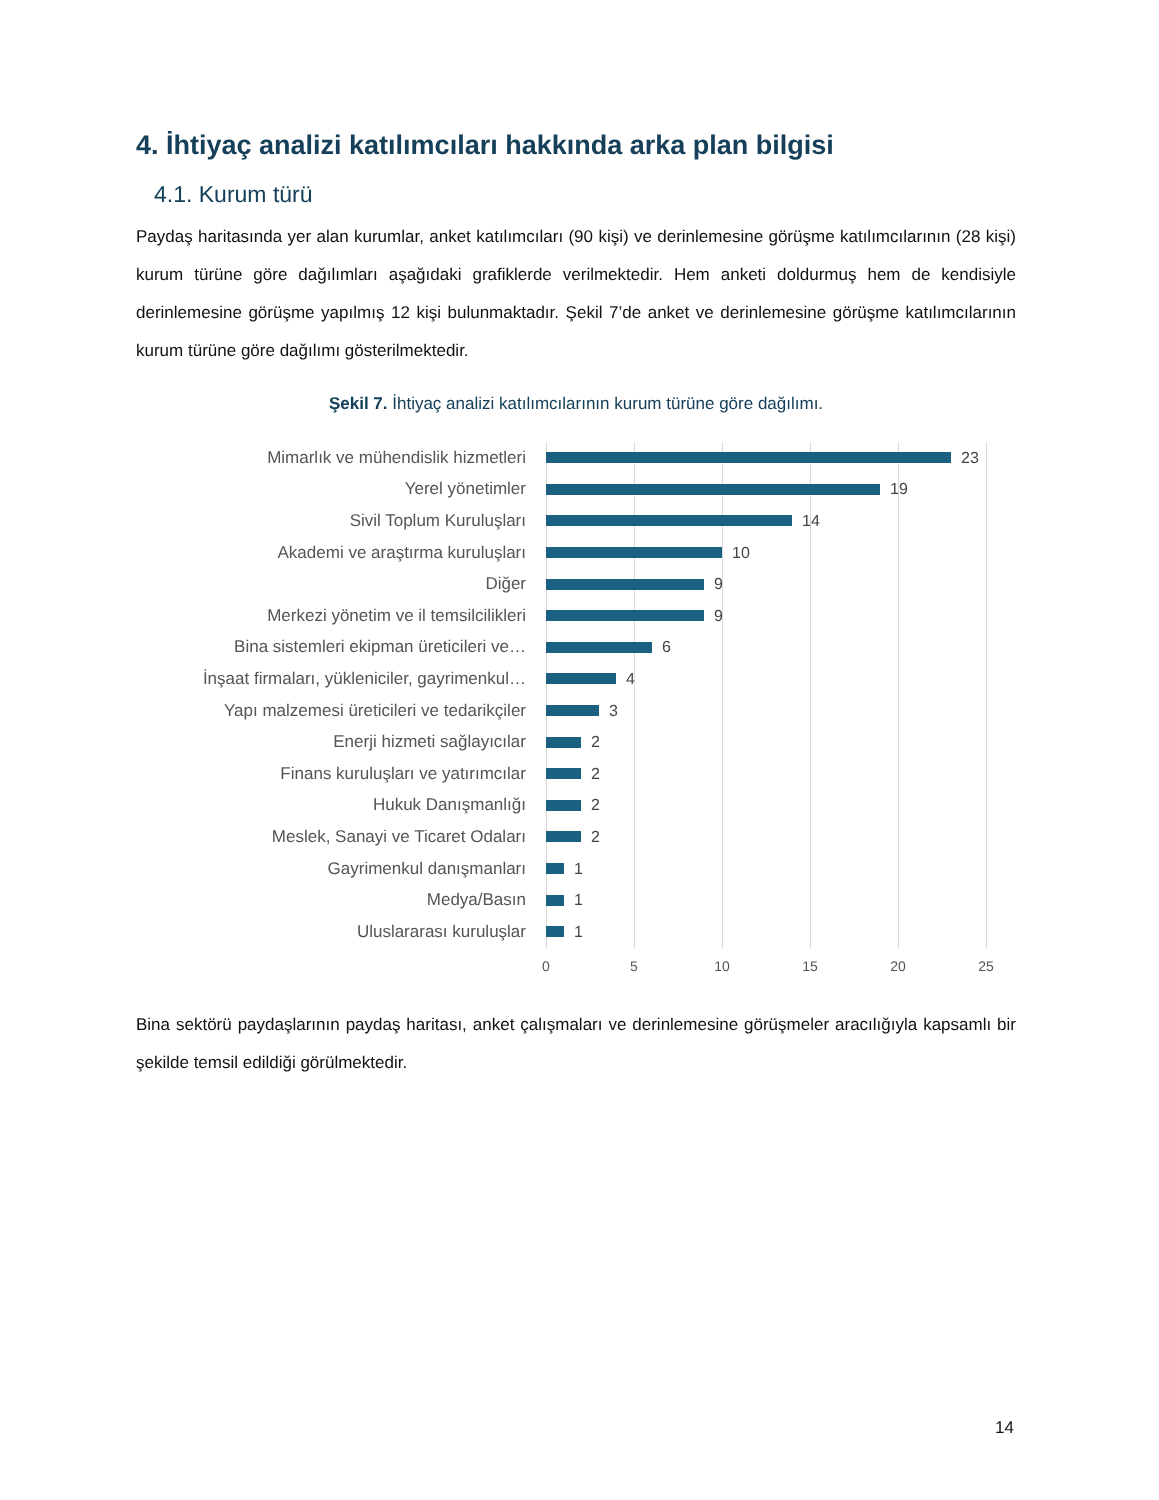4. İhtiyaç analizi katılımcıları hakkında arka plan bilgisi
4.1. Kurum türü
Paydaş haritasında yer alan kurumlar, anket katılımcıları (90 kişi) ve derinlemesine görüşme katılımcılarının (28 kişi) kurum türüne göre dağılımları aşağıdaki grafiklerde verilmektedir. Hem anketi doldurmuş hem de kendisiyle derinlemesine görüşme yapılmış 12 kişi bulunmaktadır. Şekil 7’de anket ve derinlemesine görüşme katılımcılarının kurum türüne göre dağılımı gösterilmektedir.
Şekil 7. İhtiyaç analizi katılımcılarının kurum türüne göre dağılımı.
Mimarlık ve mühendislik hizmetleri 23
Yerel yönetimler 19
Sivil Toplum Kuruluşları 14
Akademi ve araştırma kuruluşları 10
Diğer 9
Merkezi yönetim ve il temsilcilikleri 9
Bina sistemleri ekipman üreticileri ve… 6
İnşaat firmaları, yükleniciler, gayrimenkul… 4
Yapı malzemesi üreticileri ve tedarikçiler 3
Enerji hizmeti sağlayıcılar 2
Finans kuruluşları ve yatırımcılar 2
Hukuk Danışmanlığı 2
Meslek, Sanayi ve Ticaret Odaları 2
Gayrimenkul danışmanları 1
Medya/Basın 1
Uluslararası kuruluşlar 1
0 5 10 15 20 25
Bina sektörü paydaşlarının paydaş haritası, anket çalışmaları ve derinlemesine görüşmeler aracılığıyla kapsamlı bir şekilde temsil edildiği görülmektedir.
14